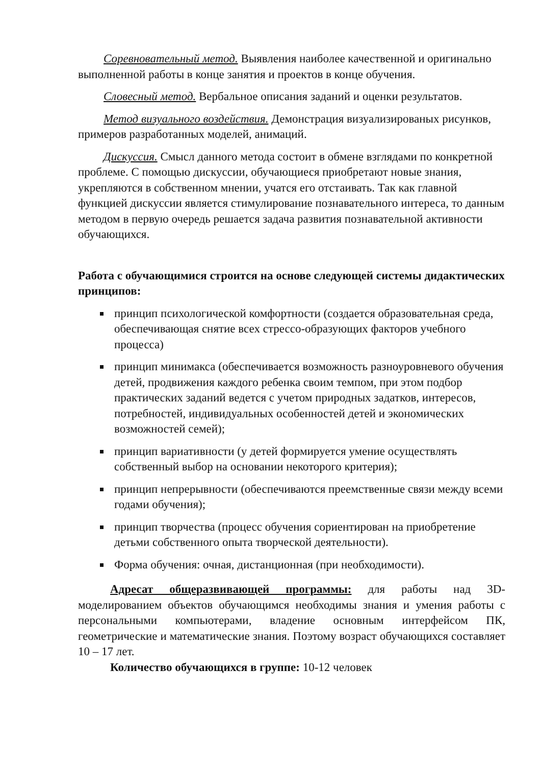Соревновательный метод. Выявления наиболее качественной и оригинально выполненной работы в конце занятия и проектов в конце обучения.
Словесный метод. Вербальное описания заданий и оценки результатов.
Метод визуального воздействия. Демонстрация визуализированых рисунков, примеров разработанных моделей, анимаций.
Дискуссия. Смысл данного метода состоит в обмене взглядами по конкретной проблеме. С помощью дискуссии, обучающиеся приобретают новые знания, укрепляются в собственном мнении, учатся его отстаивать. Так как главной функцией дискуссии является стимулирование познавательного интереса, то данным методом в первую очередь решается задача развития познавательной активности обучающихся.
Работа с обучающимися строится на основе следующей системы дидактических принципов:
принцип психологической комфортности (создается образовательная среда, обеспечивающая снятие всех стрессо-образующих факторов учебного процесса)
принцип минимакса (обеспечивается возможность разноуровневого обучения детей, продвижения каждого ребенка своим темпом, при этом подбор практических заданий ведется с учетом природных задатков, интересов, потребностей, индивидуальных особенностей детей и экономических возможностей семей);
принцип вариативности (у детей формируется умение осуществлять собственный выбор на основании некоторого критерия);
принцип непрерывности (обеспечиваются преемственные связи между всеми годами обучения);
принцип творчества (процесс обучения сориентирован на приобретение детьми собственного опыта творческой деятельности).
Форма обучения: очная, дистанционная (при необходимости).
Адресат общеразвивающей программы: для работы над 3D-моделированием объектов обучающимся необходимы знания и умения работы с персональными компьютерами, владение основным интерфейсом ПК, геометрические и математические знания. Поэтому возраст обучающихся составляет 10 – 17 лет.
Количество обучающихся в группе: 10-12 человек